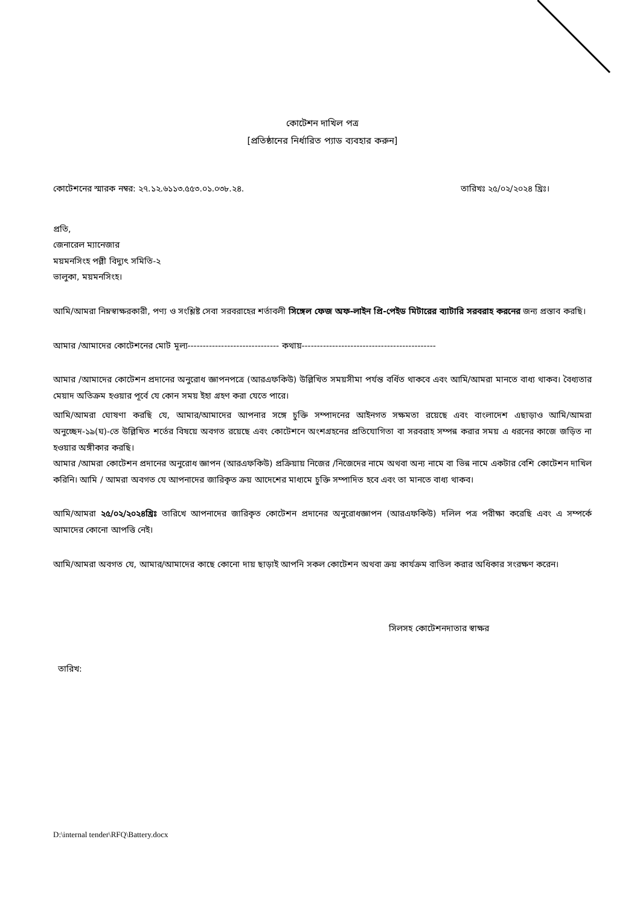কোটেশন দাখিল পত্র
[প্রতিষ্ঠানের নির্ধারিত প্যাড ব্যবহার করুন]
কোটেশনের স্মারক নম্বর: ২৭.১২.৬১১৩.৫৫৩.০১.০৩৮.২৪. তারিখঃ ২৫/০২/২০২৪ খ্রিঃ।
প্রতি,
জেনারেল ম্যানেজার
ময়মনসিংহ পল্লী বিদ্যুৎ সমিতি-২
ভালুকা, ময়মনসিংহ।
আমি/আমরা নিম্নস্বাক্ষরকারী, পণ্য ও সংশ্লিষ্ট সেবা সরবরাহের শর্তাবলী সিঙ্গেল ফেজ অফ-লাইন প্রি-পেইড মিটারের ব্যাটারি সরবরাহ করনের জন্য প্রস্তাব করছি।
আমার /আমাদের কোটেশনের মোট মূল্য------------------------------ কথায়--------------------------------------------
আমার /আমাদের কোটেশন প্রদানের অনুরোধ জ্ঞাপনপত্রে (আরএফকিউ) উল্লিখিত সময়সীমা পর্যন্ত বর্ধিত থাকবে এবং আমি/আমরা মানতে বাধ্য থাকব। বৈধ্যতার মেয়াদ অতিক্রম হওয়ার পূর্বে যে কোন সময় ইহা গ্রহণ করা যেতে পারে।
আমি/আমরা ঘোষণা করছি যে, আমার/আমাদের আপনার সঙ্গে চুক্তি সম্পাদনের আইনগত সক্ষমতা রয়েছে এবং বাংলাদেশ এছাড়াও আমি/আমরা অনুচ্ছেদ-১৯(ঘ)-তে উল্লিখিত শর্তের বিষয়ে অবগত রয়েছে এবং কোটেশনে অংশগ্রহনের প্রতিযোগিতা বা সরবরাহ সম্পন্ন করার সময় এ ধরনের কাজে জড়িত না হওয়ার অঙ্গীকার করছি।
আমার /আমরা কোটেশন প্রদানের অনুরোধ জ্ঞাপন (আরএফকিউ) প্রক্রিয়ায় নিজের /নিজেদের নামে অথবা অন্য নামে বা ভিন্ন নামে একটার বেশি কোটেশন দাখিল করিনি। আমি / আমরা অবগত যে আপনাদের জারিকৃত ক্রয় আদেশের মাধ্যমে চুক্তি সম্পাদিত হবে এবং তা মানতে বাধ্য থাকব।
আমি/আমরা ২৫/০২/২০২৪খ্রিঃ তারিখে আপনাদের জারিকৃত কোটেশন প্রদানের অনুরোধজ্ঞাপন (আরএফকিউ) দলিল পত্র পরীক্ষা করেছি এবং এ সম্পর্কে আমাদের কোনো আপত্তি নেই।
আমি/আমরা অবগত যে, আমার/আমাদের কাছে কোনো দায় ছাড়াই আপনি সকল কোটেশন অথবা ক্রয় কার্যক্রম বাতিল করার অধিকার সংরক্ষণ করেন।
সিলসহ কোটেশনদাতার স্বাক্ষর
তারিখ:
D:\internal tender\RFQ\Battery.docx